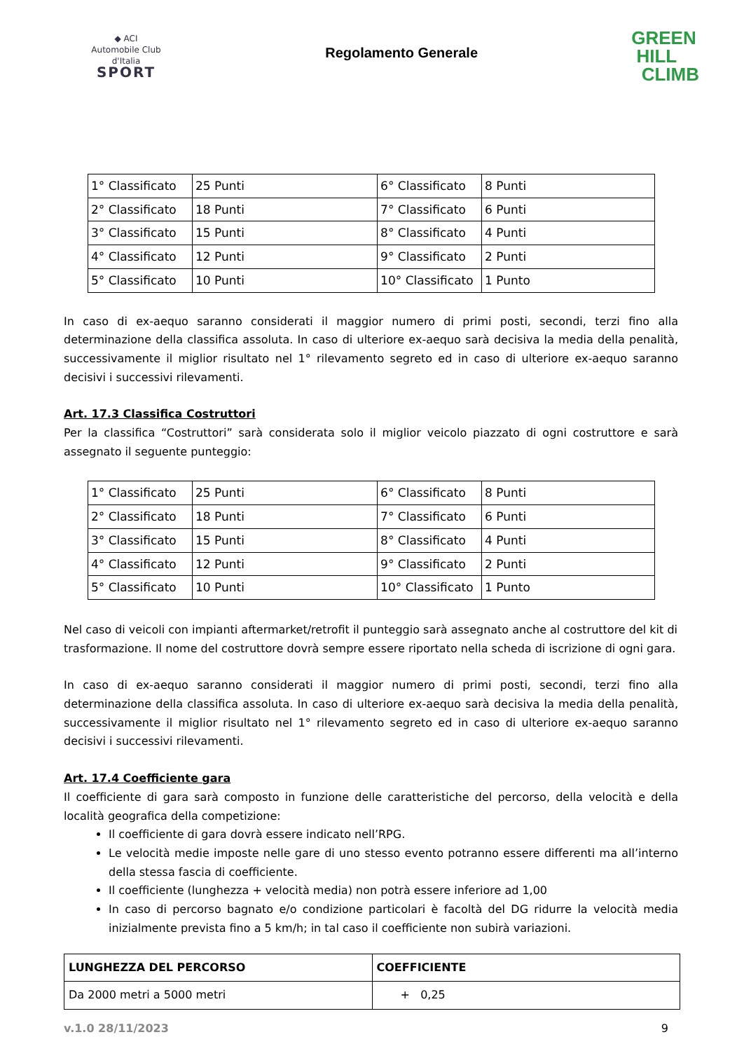◆ ACI
Automobile Club d'Italia
SPORT
Regolamento Generale
GREEN
HILL
CLIMB
| 1° Classificato | 25 Punti | 6° Classificato | 8 Punti |
| 2° Classificato | 18 Punti | 7° Classificato | 6 Punti |
| 3° Classificato | 15 Punti | 8° Classificato | 4 Punti |
| 4° Classificato | 12 Punti | 9° Classificato | 2 Punti |
| 5° Classificato | 10 Punti | 10° Classificato | 1 Punto |
In caso di ex-aequo saranno considerati il maggior numero di primi posti, secondi, terzi fino alla determinazione della classifica assoluta. In caso di ulteriore ex-aequo sarà decisiva la media della penalità, successivamente il miglior risultato nel 1° rilevamento segreto ed in caso di ulteriore ex-aequo saranno decisivi i successivi rilevamenti.
Art. 17.3 Classifica Costruttori
Per la classifica “Costruttori” sarà considerata solo il miglior veicolo piazzato di ogni costruttore e sarà assegnato il seguente punteggio:
| 1° Classificato | 25 Punti | 6° Classificato | 8 Punti |
| 2° Classificato | 18 Punti | 7° Classificato | 6 Punti |
| 3° Classificato | 15 Punti | 8° Classificato | 4 Punti |
| 4° Classificato | 12 Punti | 9° Classificato | 2 Punti |
| 5° Classificato | 10 Punti | 10° Classificato | 1 Punto |
Nel caso di veicoli con impianti aftermarket/retrofit il punteggio sarà assegnato anche al costruttore del kit di trasformazione. Il nome del costruttore dovrà sempre essere riportato nella scheda di iscrizione di ogni gara.
In caso di ex-aequo saranno considerati il maggior numero di primi posti, secondi, terzi fino alla determinazione della classifica assoluta. In caso di ulteriore ex-aequo sarà decisiva la media della penalità, successivamente il miglior risultato nel 1° rilevamento segreto ed in caso di ulteriore ex-aequo saranno decisivi i successivi rilevamenti.
Art. 17.4 Coefficiente gara
Il coefficiente di gara sarà composto in funzione delle caratteristiche del percorso, della velocità e della località geografica della competizione:
Il coefficiente di gara dovrà essere indicato nell’RPG.
Le velocità medie imposte nelle gare di uno stesso evento potranno essere differenti ma all’interno della stessa fascia di coefficiente.
Il coefficiente (lunghezza + velocità media) non potrà essere inferiore ad 1,00
In caso di percorso bagnato e/o condizione particolari è facoltà del DG ridurre la velocità media inizialmente prevista fino a 5 km/h; in tal caso il coefficiente non subirà variazioni.
| LUNGHEZZA DEL PERCORSO | COEFFICIENTE |
| --- | --- |
| Da 2000 metri a 5000 metri | + 0,25 |
v.1.0 28/11/2023 9